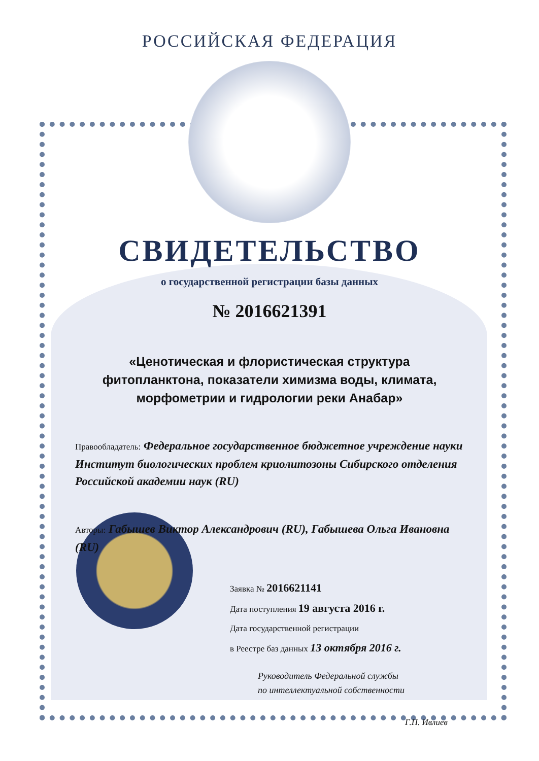РОССИЙСКАЯ ФЕДЕРАЦИЯ
СВИДЕТЕЛЬСТВО
о государственной регистрации базы данных
№ 2016621391
«Ценотическая и флористическая структура
фитопланктона, показатели химизма воды, климата,
морфометрии и гидрологии реки Анабар»
Правообладатель: Федеральное государственное бюджетное учреждение науки Институт биологических проблем криолитозоны Сибирского отделения Российской академии наук (RU)
Авторы: Габышев Виктор Александрович (RU), Габышева Ольга Ивановна (RU)
Заявка № 2016621141
Дата поступления 19 августа 2016 г.
Дата государственной регистрации
в Реестре баз данных 13 октября 2016 г.
Руководитель Федеральной службы
по интеллектуальной собственности
Г.П. Ивлиев